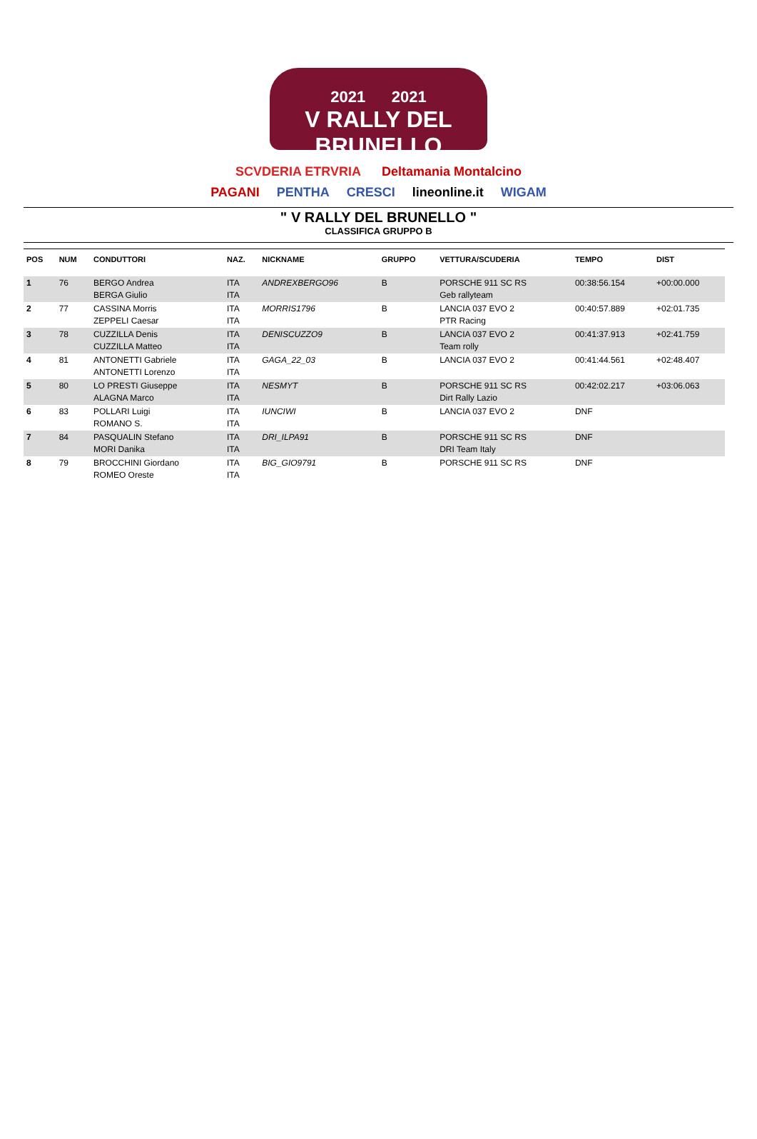2021 2021
V RALLY DEL BRUNELLO
SCVDERIA ETRVRIA Deltamania Montalcino
PAGANI PENTHA CRESCI lineonline.it WIGAM
" V RALLY DEL BRUNELLO "
CLASSIFICA GRUPPO B
| POS | NUM | CONDUTTORI | NAZ. | NICKNAME | GRUPPO | VETTURA/SCUDERIA | TEMPO | DIST |
| --- | --- | --- | --- | --- | --- | --- | --- | --- |
| 1 | 76 | BERGO Andrea BERGA Giulio | ITA ITA | ANDREXBERGO96 | B | PORSCHE 911 SC RS Geb rallyteam | 00:38:56.154 | +00:00.000 |
| 2 | 77 | CASSINA Morris ZEPPELI Caesar | ITA ITA | MORRIS1796 | B | LANCIA 037 EVO 2 PTR Racing | 00:40:57.889 | +02:01.735 |
| 3 | 78 | CUZZILLA Denis CUZZILLA Matteo | ITA ITA | DENISCUZZO9 | B | LANCIA 037 EVO 2 Team rolly | 00:41:37.913 | +02:41.759 |
| 4 | 81 | ANTONETTI Gabriele ANTONETTI Lorenzo | ITA ITA | GAGA_22_03 | B | LANCIA 037 EVO 2 | 00:41:44.561 | +02:48.407 |
| 5 | 80 | LO PRESTI Giuseppe ALAGNA Marco | ITA ITA | NESMYT | B | PORSCHE 911 SC RS Dirt Rally Lazio | 00:42:02.217 | +03:06.063 |
| 6 | 83 | POLLARI Luigi ROMANO S. | ITA ITA | IUNCIWI | B | LANCIA 037 EVO 2 | DNF | |
| 7 | 84 | PASQUALIN Stefano MORI Danika | ITA ITA | DRI_ILPA91 | B | PORSCHE 911 SC RS DRI Team Italy | DNF | |
| 8 | 79 | BROCCHINI Giordano ROMEO Oreste | ITA ITA | BIG_GIO9791 | B | PORSCHE 911 SC RS | DNF | |